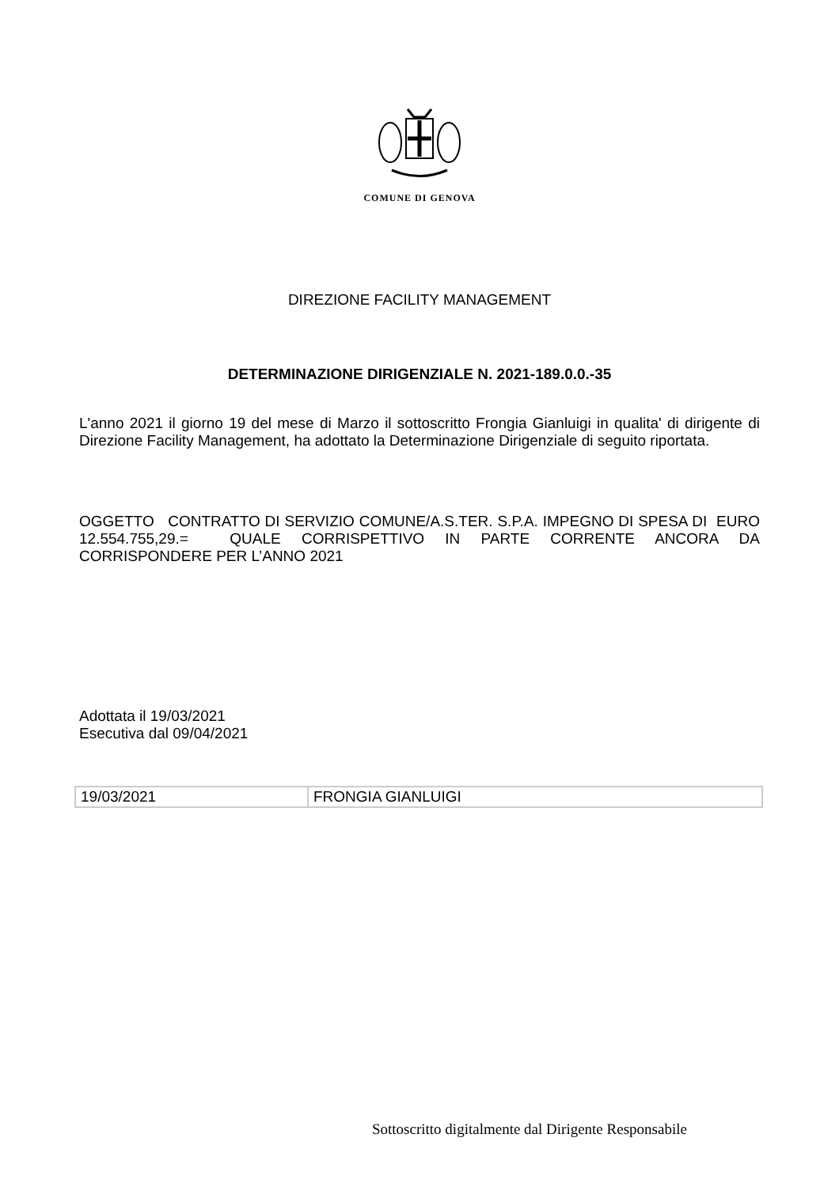COMUNE DI GENOVA
DIREZIONE FACILITY MANAGEMENT
DETERMINAZIONE DIRIGENZIALE N. 2021-189.0.0.-35
L'anno 2021 il giorno 19 del mese di Marzo il sottoscritto Frongia Gianluigi in qualita' di dirigente di Direzione Facility Management, ha adottato la Determinazione Dirigenziale di seguito riportata.
OGGETTO CONTRATTO DI SERVIZIO COMUNE/A.S.TER. S.P.A. IMPEGNO DI SPESA DI EURO 12.554.755,29.= QUALE CORRISPETTIVO IN PARTE CORRENTE ANCORA DA CORRISPONDERE PER L’ANNO 2021
Adottata il 19/03/2021
Esecutiva dal 09/04/2021
| 19/03/2021 | FRONGIA GIANLUIGI |
Sottoscritto digitalmente dal Dirigente Responsabile